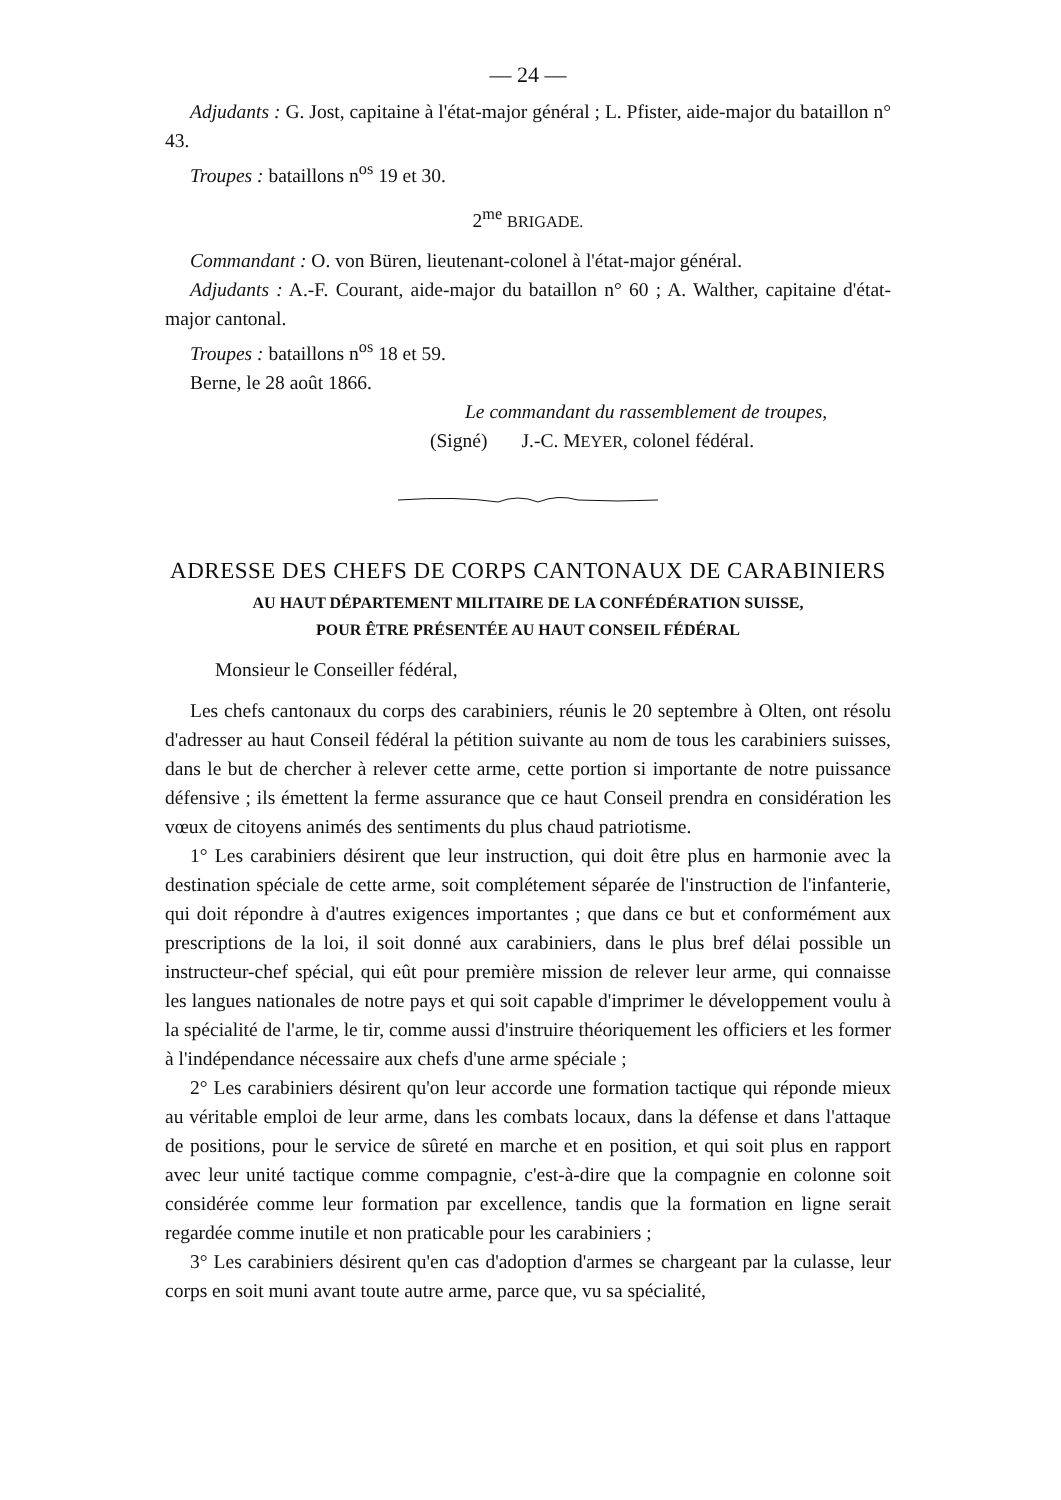— 24 —
Adjudants : G. Jost, capitaine à l'état-major général ; L. Pfister, aide-major du bataillon n° 43.
Troupes : bataillons n<sup>os</sup> 19 et 30.
2<sup>me</sup> BRIGADE.
Commandant : O. von Büren, lieutenant-colonel à l'état-major général.
Adjudants : A.-F. Courant, aide-major du bataillon n° 60 ; A. Walther, capitaine d'état-major cantonal.
Troupes : bataillons n<sup>os</sup> 18 et 59.
Berne, le 28 août 1866.
Le commandant du rassemblement de troupes,
(Signé) J.-C. MEYER, colonel fédéral.
ADRESSE DES CHEFS DE CORPS CANTONAUX DE CARABINIERS
AU HAUT DÉPARTEMENT MILITAIRE DE LA CONFÉDÉRATION SUISSE,
POUR ÊTRE PRÉSENTÉE AU HAUT CONSEIL FÉDÉRAL
Monsieur le Conseiller fédéral,
Les chefs cantonaux du corps des carabiniers, réunis le 20 septembre à Olten, ont résolu d'adresser au haut Conseil fédéral la pétition suivante au nom de tous les carabiniers suisses, dans le but de chercher à relever cette arme, cette portion si importante de notre puissance défensive ; ils émettent la ferme assurance que ce haut Conseil prendra en considération les vœux de citoyens animés des sentiments du plus chaud patriotisme.
1° Les carabiniers désirent que leur instruction, qui doit être plus en harmonie avec la destination spéciale de cette arme, soit complétement séparée de l'instruction de l'infanterie, qui doit répondre à d'autres exigences importantes ; que dans ce but et conformément aux prescriptions de la loi, il soit donné aux carabiniers, dans le plus bref délai possible un instructeur-chef spécial, qui eût pour première mission de relever leur arme, qui connaisse les langues nationales de notre pays et qui soit capable d'imprimer le développement voulu à la spécialité de l'arme, le tir, comme aussi d'instruire théoriquement les officiers et les former à l'indépendance nécessaire aux chefs d'une arme spéciale ;
2° Les carabiniers désirent qu'on leur accorde une formation tactique qui réponde mieux au véritable emploi de leur arme, dans les combats locaux, dans la défense et dans l'attaque de positions, pour le service de sûreté en marche et en position, et qui soit plus en rapport avec leur unité tactique comme compagnie, c'est-à-dire que la compagnie en colonne soit considérée comme leur formation par excellence, tandis que la formation en ligne serait regardée comme inutile et non praticable pour les carabiniers ;
3° Les carabiniers désirent qu'en cas d'adoption d'armes se chargeant par la culasse, leur corps en soit muni avant toute autre arme, parce que, vu sa spécialité,